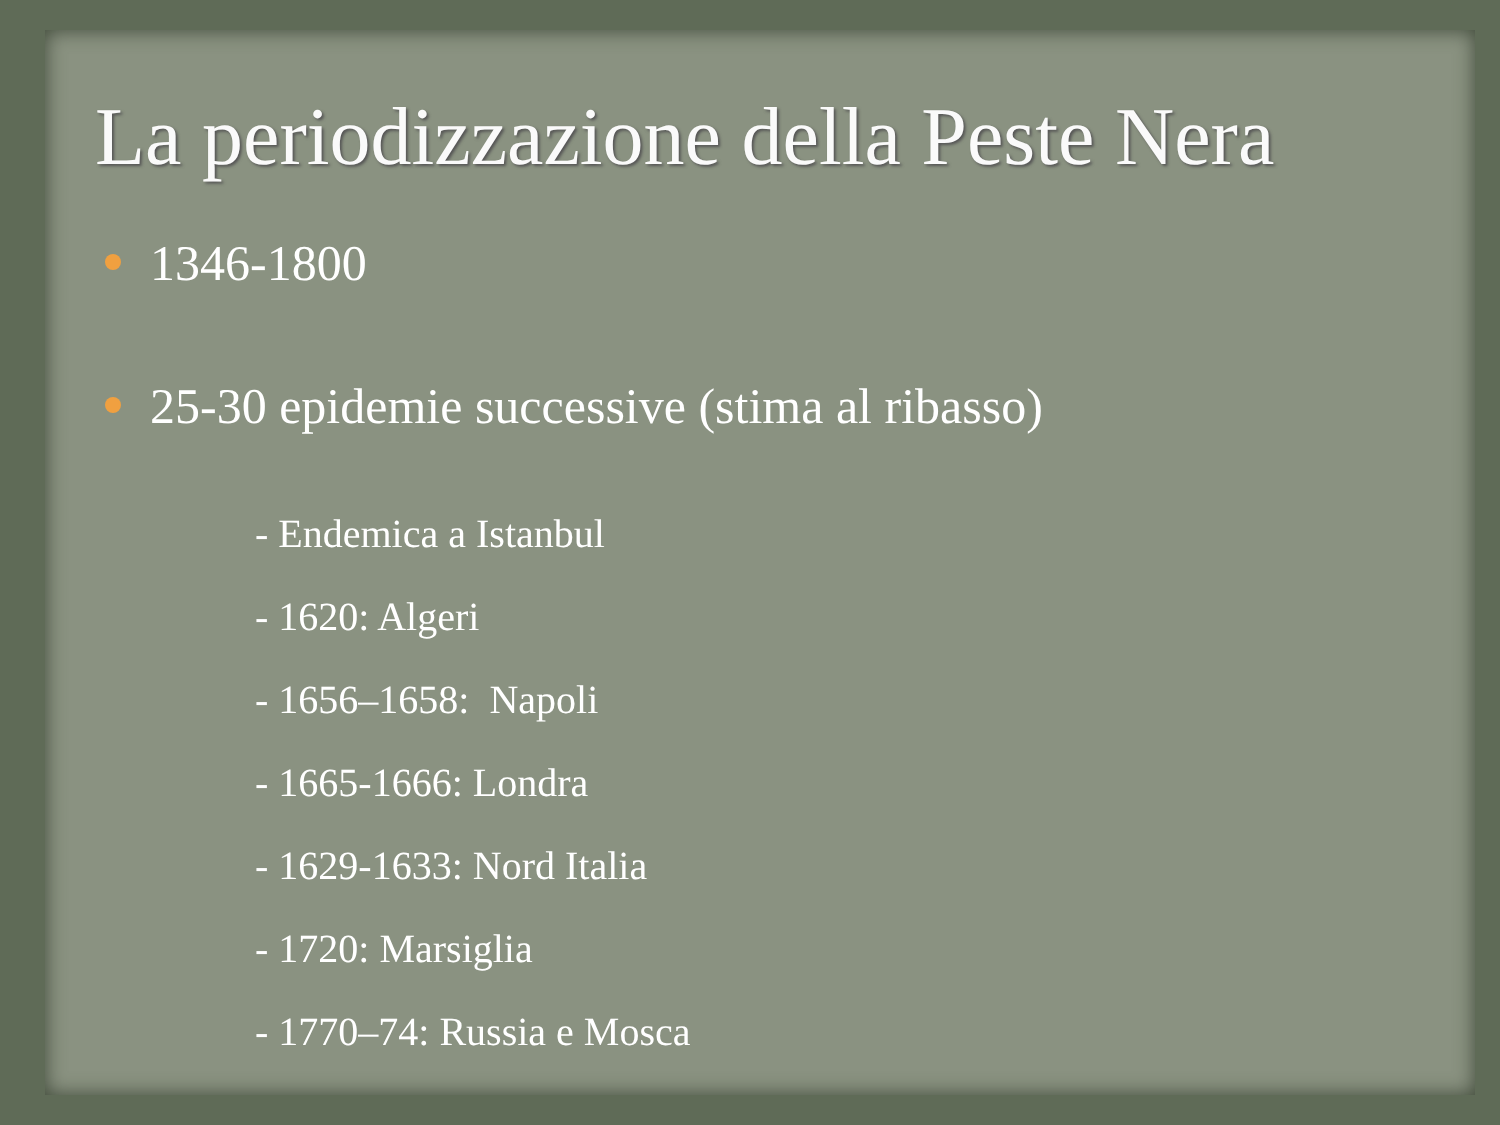La periodizzazione della Peste Nera
1346-1800
25-30 epidemie successive (stima al ribasso)
- Endemica a Istanbul
- 1620: Algeri
- 1656–1658: Napoli
- 1665-1666: Londra
- 1629-1633: Nord Italia
- 1720: Marsiglia
- 1770–74: Russia e Mosca